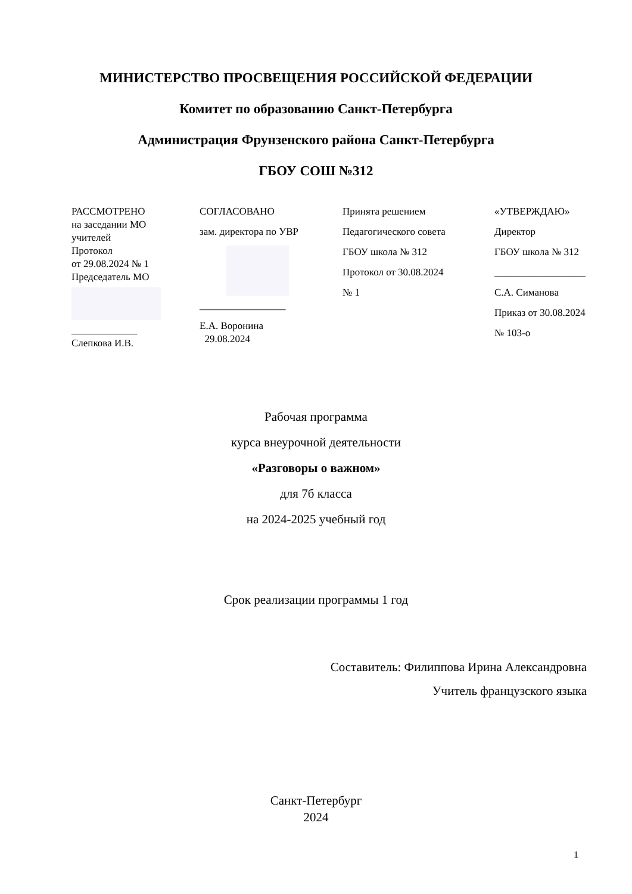МИНИСТЕРСТВО ПРОСВЕЩЕНИЯ РОССИЙСКОЙ ФЕДЕРАЦИИ
Комитет по образованию Санкт-Петербурга
Администрация Фрунзенского района Санкт-Петербурга
ГБОУ СОШ №312
РАССМОТРЕНО
на заседании МО
учителей
Протокол
от 29.08.2024 № 1
Председатель МО
_____________
Слепкова И.В.
СОГЛАСОВАНО
зам. директора по УВР
_________________
Е.А. Воронина
29.08.2024
Принята решением
Педагогического совета
ГБОУ школа № 312
Протокол от 30.08.2024
№ 1
«УТВЕРЖДАЮ»
Директор
ГБОУ школа № 312
__________________
С.А. Симанова
Приказ от 30.08.2024
№ 103-о
Рабочая программа
курса внеурочной деятельности
«Разговоры о важном»
для 7б класса
на 2024-2025 учебный год
Срок реализации программы 1 год
Составитель: Филиппова Ирина Александровна
Учитель французского языка
Санкт-Петербург
2024
1